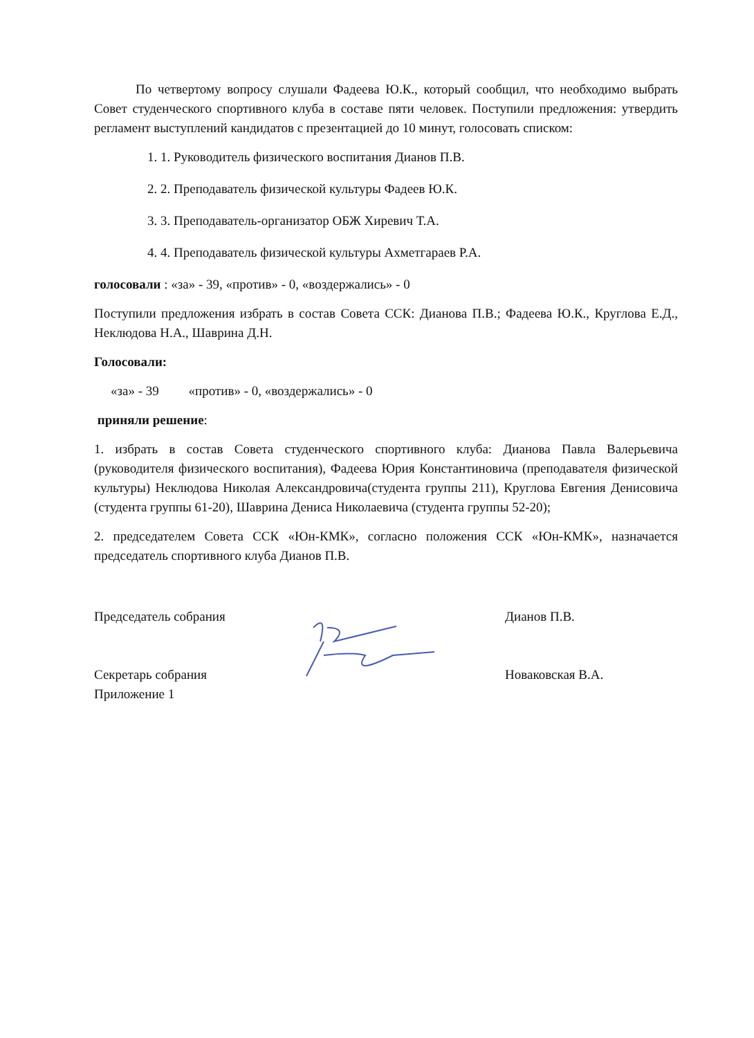По четвертому вопросу слушали Фадеева Ю.К., который сообщил, что необходимо выбрать Совет студенческого спортивного клуба в составе пяти человек. Поступили предложения: утвердить регламент выступлений кандидатов с презентацией до 10 минут, голосовать списком:
1. 1. Руководитель физического воспитания Дианов П.В.
2. 2. Преподаватель физической культуры Фадеев Ю.К.
3. 3. Преподаватель-организатор ОБЖ Хиревич Т.А.
4. 4. Преподаватель физической культуры Ахметгараев Р.А.
голосовали : «за» - 39, «против» - 0, «воздержались» - 0
Поступили предложения избрать в состав Совета ССК: Дианова П.В.; Фадеева Ю.К., Круглова Е.Д., Неклюдова Н.А., Шаврина Д.Н.
Голосовали:
«за» - 39 «против» - 0, «воздержались» - 0
приняли решение:
1. избрать в состав Совета студенческого спортивного клуба: Дианова Павла Валерьевича (руководителя физического воспитания), Фадеева Юрия Константиновича (преподавателя физической культуры) Неклюдова Николая Александровича(студента группы 211), Круглова Евгения Денисовича (студента группы 61-20), Шаврина Дениса Николаевича (студента группы 52-20);
2. председателем Совета ССК «Юн-КМК», согласно положения ССК «Юн-КМК», назначается председатель спортивного клуба Дианов П.В.
Председатель собрания
Секретарь собрания
Приложение 1
Дианов П.В.
Новаковская В.А.